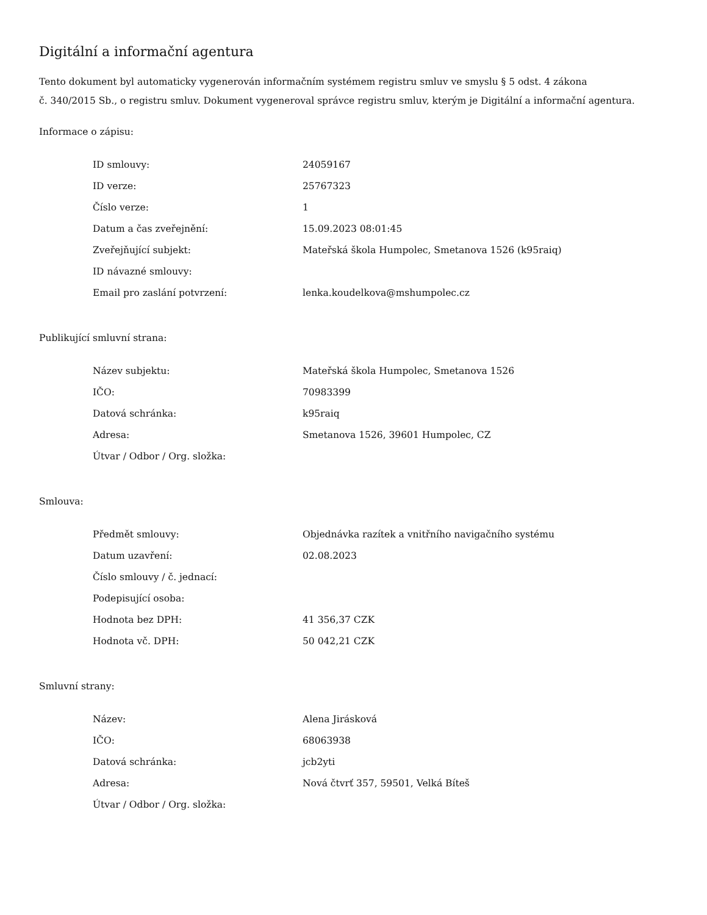Digitální a informační agentura
Tento dokument byl automaticky vygenerován informačním systémem registru smluv ve smyslu § 5 odst. 4 zákona
č. 340/2015 Sb., o registru smluv. Dokument vygeneroval správce registru smluv, kterým je Digitální a informační agentura.
Informace o zápisu:
| ID smlouvy: | 24059167 |
| ID verze: | 25767323 |
| Číslo verze: | 1 |
| Datum a čas zveřejnění: | 15.09.2023 08:01:45 |
| Zveřejňující subjekt: | Mateřská škola Humpolec, Smetanova 1526 (k95raiq) |
| ID návazné smlouvy: | |
| Email pro zaslání potvrzení: | lenka.koudelkova@mshumpolec.cz |
Publikující smluvní strana:
| Název subjektu: | Mateřská škola Humpolec, Smetanova 1526 |
| IČO: | 70983399 |
| Datová schránka: | k95raiq |
| Adresa: | Smetanova 1526, 39601 Humpolec, CZ |
| Útvar / Odbor / Org. složka: | |
Smlouva:
| Předmět smlouvy: | Objednávka razítek a vnitřního navigačního systému |
| Datum uzavření: | 02.08.2023 |
| Číslo smlouvy / č. jednací: | |
| Podepisující osoba: | |
| Hodnota bez DPH: | 41 356,37 CZK |
| Hodnota vč. DPH: | 50 042,21 CZK |
Smluvní strany:
| Název: | Alena Jirásková |
| IČO: | 68063938 |
| Datová schránka: | jcb2yti |
| Adresa: | Nová čtvrť 357, 59501, Velká Bíteš |
| Útvar / Odbor / Org. složka: | |